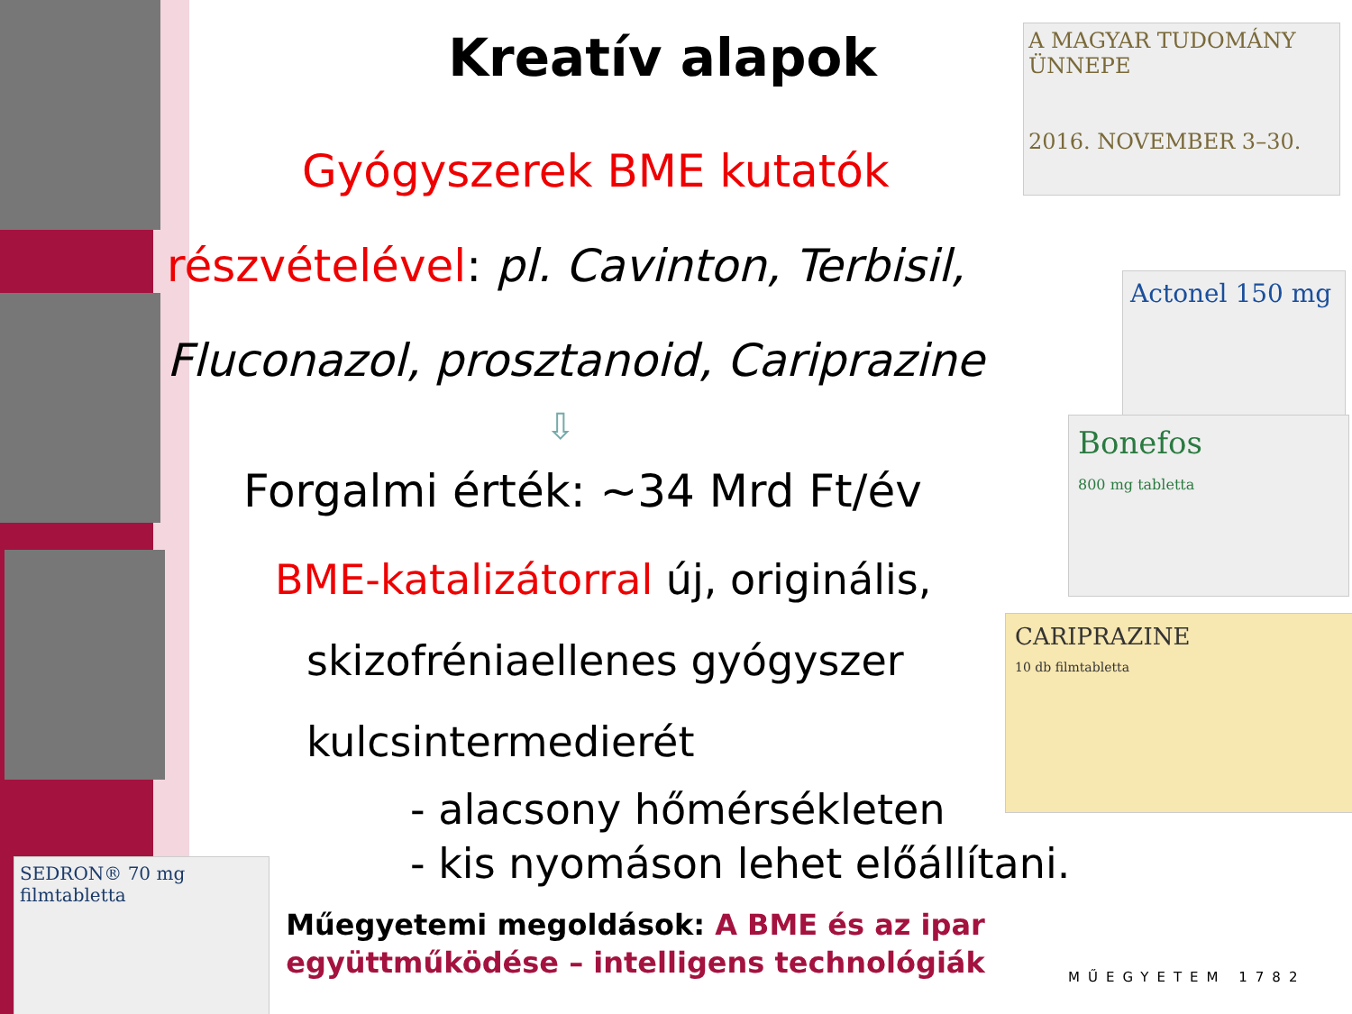A MAGYAR TUDOMÁNY ÜNNEPE
2016. NOVEMBER 3–30.
Actonel 150 mg
Bonefos
800 mg tabletta
CARIPRAZINE
10 db filmtabletta
SEDRON® 70 mg filmtabletta
Kreatív alapok
Gyógyszerek BME kutatók
részvételével: pl. Cavinton, Terbisil,
Fluconazol, prosztanoid, Cariprazine
⇩
Forgalmi érték: ~34 Mrd Ft/év
BME-katalizátorral új, originális,
skizofréniaellenes gyógyszer
kulcsintermedierét
- alacsony hőmérsékleten
- kis nyomáson lehet előállítani.
Műegyetemi megoldások: A BME és az ipar együttműködése – intelligens technológiák
MŰEGYETEM 1782